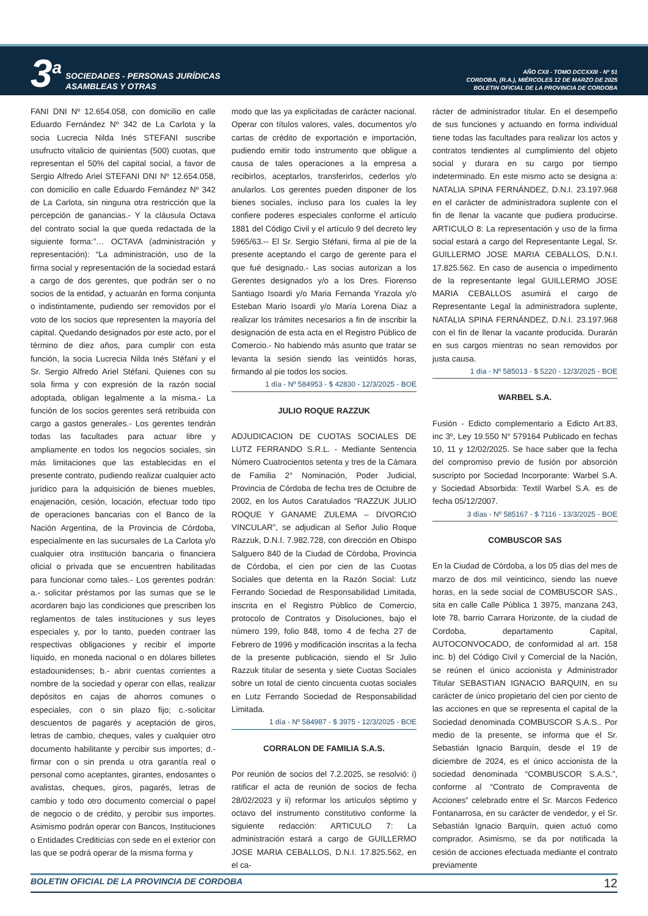3<sup>a</sup>
SOCIEDADES - PERSONAS JURÍDICAS
ASAMBLEAS Y OTRAS
AÑO CXII - TOMO DCCXXIII - Nº 51
CORDOBA, (R.A.), MIÉRCOLES 12 DE MARZO DE 2025
BOLETIN OFICIAL DE LA PROVINCIA DE CORDOBA
FANI DNI Nº 12.654.058, con domicilio en calle Eduardo Fernández Nº 342 de La Carlota y la socia Lucrecia Nilda Inés STEFANI suscribe usufructo vitalicio de quinientas (500) cuotas, que representan el 50% del capital social, a favor de Sergio Alfredo Ariel STEFANI DNI Nº 12.654.058, con domicilio en calle Eduardo Fernández Nº 342 de La Carlota, sin ninguna otra restricción que la percepción de ganancias.- Y la cláusula Octava del contrato social la que queda redactada de la siguiente forma:”… OCTAVA (administración y representación): “La administración, uso de la firma social y representación de la sociedad estará a cargo de dos gerentes, que podrán ser o no socios de la entidad, y actuarán en forma conjunta o indistintamente, pudiendo ser removidos por el voto de los socios que representen la mayoría del capital. Quedando designados por este acto, por el término de diez años, para cumplir con esta función, la socia Lucrecia Nilda Inés Stéfani y el Sr. Sergio Alfredo Ariel Stéfani. Quienes con su sola firma y con expresión de la razón social adoptada, obligan legalmente a la misma.- La función de los socios gerentes será retribuida con cargo a gastos generales.- Los gerentes tendrán todas las facultades para actuar libre y ampliamente en todos los negocios sociales, sin más limitaciones que las establecidas en el presente contrato, pudiendo realizar cualquier acto jurídico para la adquisición de bienes muebles, enajenación, cesión, locación, efectuar todo tipo de operaciones bancarias con el Banco de la Nación Argentina, de la Provincia de Córdoba, especialmente en las sucursales de La Carlota y/o cualquier otra institución bancaria o financiera oficial o privada que se encuentren habilitadas para funcionar como tales.- Los gerentes podrán: a.- solicitar préstamos por las sumas que se le acordaren bajo las condiciones que prescriben los reglamentos de tales instituciones y sus leyes especiales y, por lo tanto, pueden contraer las respectivas obligaciones y recibir el importe líquido, en moneda nacional o en dólares billetes estadounidenses; b.- abrir cuentas corrientes a nombre de la sociedad y operar con ellas, realizar depósitos en cajas de ahorros comunes o especiales, con o sin plazo fijo; c.-solicitar descuentos de pagarés y aceptación de giros, letras de cambio, cheques, vales y cualquier otro documento habilitante y percibir sus importes; d.-firmar con o sin prenda u otra garantía real o personal como aceptantes, girantes, endosantes o avalistas, cheques, giros, pagarés, letras de cambio y todo otro documento comercial o papel de negocio o de crédito, y percibir sus importes. Asimismo podrán operar con Bancos, Instituciones o Entidades Crediticias con sede en el exterior con las que se podrá operar de la misma forma y
modo que las ya explicitadas de carácter nacional. Operar con títulos valores, vales, documentos y/o cartas de crédito de exportación e importación, pudiendo emitir todo instrumento que obligue a causa de tales operaciones a la empresa a recibirlos, aceptarlos, transferirlos, cederlos y/o anularlos. Los gerentes pueden disponer de los bienes sociales, incluso para los cuales la ley confiere poderes especiales conforme el artículo 1881 del Código Civil y el artículo 9 del decreto ley 5965/63.-- El Sr. Sergio Stéfani, firma al pie de la presente aceptando el cargo de gerente para el que fué designado.- Las socias autorizan a los Gerentes designados y/o a los Dres. Fiorenso Santiago Isoardi y/o Maria Fernanda Yrazola y/o Esteban Mario Isoardi y/o María Lorena Diaz a realizar los trámites necesarios a fin de inscribir la designación de esta acta en el Registro Público de Comercio.- No habiendo más asunto que tratar se levanta la sesión siendo las veintidós horas, firmando al pie todos los socios.
1 día - Nº 584953 - $ 42830 - 12/3/2025 - BOE
JULIO ROQUE RAZZUK
ADJUDICACION DE CUOTAS SOCIALES DE LUTZ FERRANDO S.R.L. - Mediante Sentencia Número Cuatrocientos setenta y tres de la Cámara de Familia 2° Nominación, Poder Judicial, Provincia de Córdoba de fecha tres de Octubre de 2002, en los Autos Caratulados “RAZZUK JULIO ROQUE Y GANAME ZULEMA – DIVORCIO VINCULAR”, se adjudican al Señor Julio Roque Razzuk, D.N.I. 7.982.728, con dirección en Obispo Salguero 840 de la Ciudad de Córdoba, Provincia de Córdoba, el cien por cien de las Cuotas Sociales que detenta en la Razón Social: Lutz Ferrando Sociedad de Responsabilidad Limitada, inscrita en el Registro Público de Comercio, protocolo de Contratos y Disoluciones, bajo el número 199, folio 848, tomo 4 de fecha 27 de Febrero de 1996 y modificación inscritas a la fecha de la presente publicación, siendo el Sr Julio Razzuk titular de sesenta y siete Cuotas Sociales sobre un total de ciento cincuenta cuotas sociales en Lutz Ferrando Sociedad de Responsabilidad Limitada.
1 día - Nº 584987 - $ 3975 - 12/3/2025 - BOE
CORRALON DE FAMILIA S.A.S.
Por reunión de socios del 7.2.2025, se resolvió: i) ratificar el acta de reunión de socios de fecha 28/02/2023 y ii) reformar los artículos séptimo y octavo del instrumento constitutivo conforme la siguiente redacción: ARTICULO 7: La administración estará a cargo de GUILLERMO JOSE MARIA CEBALLOS, D.N.I. 17.825.562, en el ca-
rácter de administrador titular. En el desempeño de sus funciones y actuando en forma individual tiene todas las facultades para realizar los actos y contratos tendientes al cumplimiento del objeto social y durara en su cargo por tiempo indeterminado. En este mismo acto se designa a: NATALIA SPINA FERNÁNDEZ, D.N.I. 23.197.968 en el carácter de administradora suplente con el fin de llenar la vacante que pudiera producirse. ARTICULO 8: La representación y uso de la firma social estará a cargo del Representante Legal, Sr. GUILLERMO JOSE MARIA CEBALLOS, D.N.I. 17.825.562. En caso de ausencia o impedimento de la representante legal GUILLERMO JOSE MARIA CEBALLOS asumirá el cargo de Representante Legal la administradora suplente, NATALIA SPINA FERNÁNDEZ, D.N.I. 23.197.968 con el fin de llenar la vacante producida. Durarán en sus cargos mientras no sean removidos por justa causa.
1 día - Nº 585013 - $ 5220 - 12/3/2025 - BOE
WARBEL S.A.
Fusión - Edicto complementario a Edicto Art.83, inc 3º, Ley 19.550 N° 579164 Publicado en fechas 10, 11 y 12/02/2025. Se hace saber que la fecha del compromiso previo de fusión por absorción suscripto por Sociedad Incorporante: Warbel S.A. y Sociedad Absorbida: Textil Warbel S.A. es de fecha 05/12/2007.
3 días - Nº 585167 - $ 7116 - 13/3/2025 - BOE
COMBUSCOR SAS
En la Ciudad de Córdoba, a los 05 días del mes de marzo de dos mil veinticinco, siendo las nueve horas, en la sede social de COMBUSCOR SAS., sita en calle Calle Pública 1 3975, manzana 243, lote 78, barrio Carrara Horizonte, de la ciudad de Cordoba, departamento Capital, AUTOCONVOCADO, de conformidad al art. 158 inc. b) del Código Civil y Comercial de la Nación, se reúnen el único accionista y Administrador Titular SEBASTIAN IGNACIO BARQUIN, en su carácter de único propietario del cien por ciento de las acciones en que se representa el capital de la Sociedad denominada COMBUSCOR S.A.S.. Por medio de la presente, se informa que el Sr. Sebastián Ignacio Barquín, desde el 19 de diciembre de 2024, es el único accionista de la sociedad denominada “COMBUSCOR S.A.S.”, conforme al “Contrato de Compraventa de Acciones” celebrado entre el Sr. Marcos Federico Fontanarrosa, en su carácter de vendedor, y el Sr. Sebastián Ignacio Barquín, quien actuó como comprador. Asimismo, se da por notificada la cesión de acciones efectuada mediante el contrato previamente
BOLETIN OFICIAL DE LA PROVINCIA DE CORDOBA 12